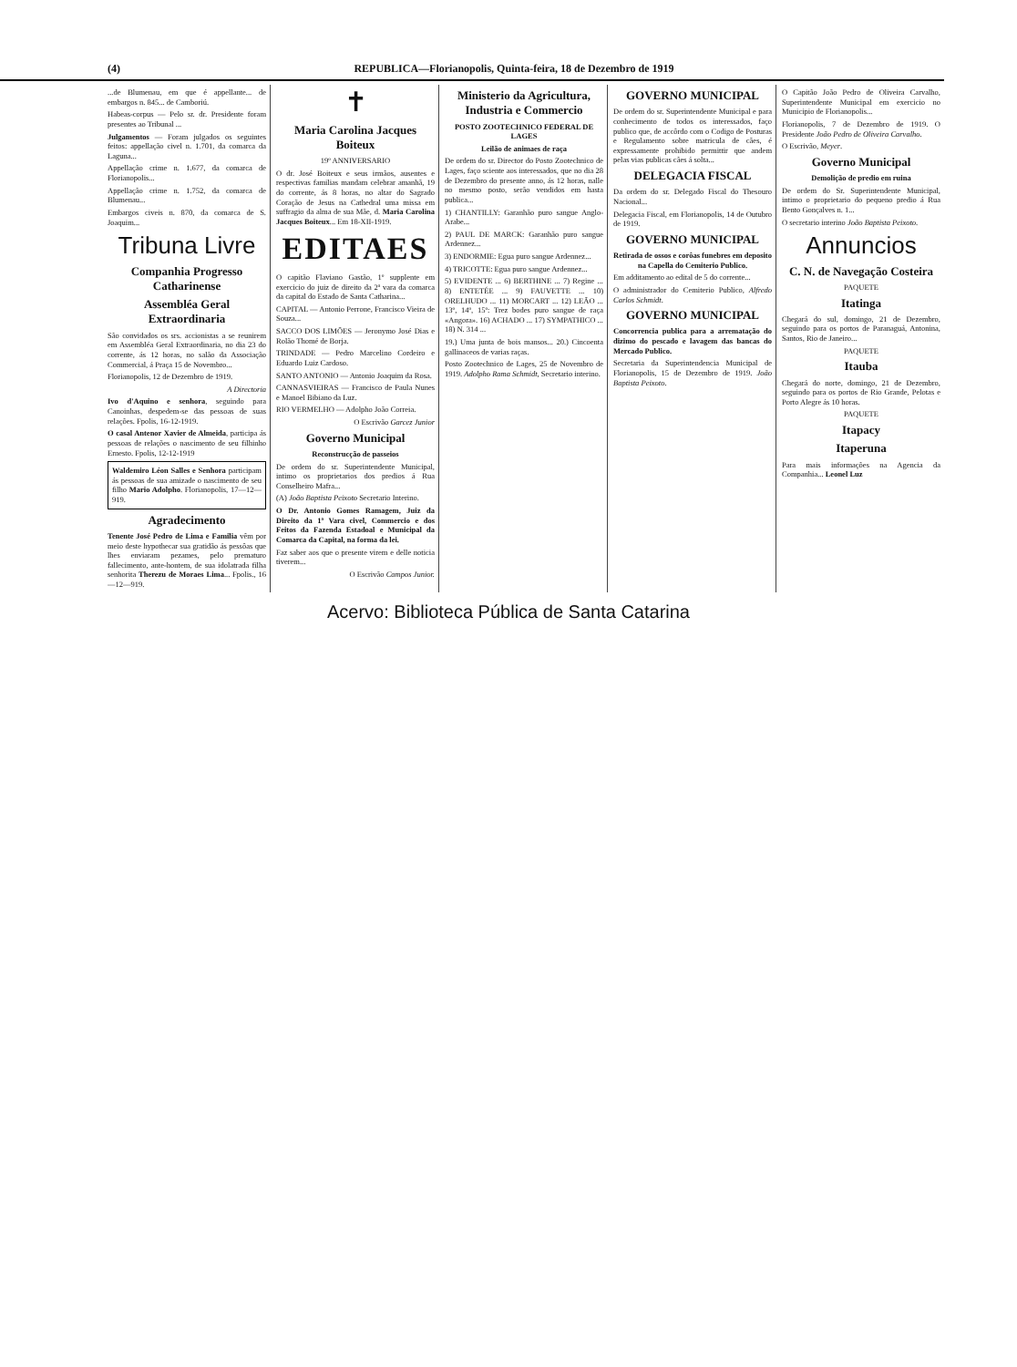(4) REPUBLICA—Florianopolis, Quinta-feira, 18 de Dezembro de 1919
...de Blumenau, em que é appellante... de embargos n. 845... de Camboriú.
Habeas-corpus — Pelo sr. dr. Presidente foram presentes ao Tribunal ...
Julgamentos — Foram julgados os seguintes feitos: appellação civel n. 1.701, da comarca da Laguna...
Appellação crime n. 1.677, da comarca de Florianopolis...
Appellação crime n. 1.752, da comarca de Blumenau...
Embargos civeis n. 870, da comarca de S. Joaquim...
Tribuna Livre
Companhia Progresso Catharinense
Assembléa Geral Extraordinaria
São convidados os srs. accionistas a se reunirem em Assembléa Geral Extraordinaria, no dia 23 do corrente, ás 12 horas, no salão da Associação Commercial, á Praça 15 de Novembro...
Florianopolis, 12 de Dezembro de 1919.
A Directoria
Ivo d'Aquino e senhora, seguindo para Canoinhas, despedem-se das pessoas de suas relações. Fpolis, 16-12-1919.
O casal Antenor Xavier de Almeida, participa ás pessoas de relações o nascimento de seu filhinho Ernesto. Fpolis, 12-12-1919
Waldemiro Léon Salles e Senhora participam ás pessoas de sua amizade o nascimento de seu filho Mario Adolpho. Florianopolis, 17—12—919.
Agradecimento
Tenente José Pedro de Lima e Familia vêm por meio deste hypothecar sua gratidão ás pessôas que lhes enviaram pezames, pelo prematuro fallecimento, ante-hontem, de sua idolatrada filha senhorita Therezu de Moraes Lima... Fpolis., 16—12—919.
✝
Maria Carolina Jacques Boiteux
19º ANNIVERSARIO
O dr. José Boiteux e seus irmãos, ausentes e respectivas familias mandam celebrar amanhã, 19 do corrente, ás 8 horas, no altar do Sagrado Coração de Jesus na Cathedral uma missa em suffragio da alma de sua Mãe, d. Maria Carolina Jacques Boiteux... Em 18-XII-1919.
EDITAES
O capitão Flaviano Gastão, 1º supplente em exercicio do juiz de direito da 2ª vara da comarca da capital do Estado de Santa Catharina...
CAPITAL — Antonio Perrone, Francisco Vieira de Souza...
SACCO DOS LIMÕES — Jeronymo José Dias e Rolão Thomé de Borja.
TRINDADE — Pedro Marcelino Cordeiro e Eduardo Luiz Cardoso.
SANTO ANTONIO — Antonio Joaquim da Rosa.
CANNASVIEIRAS — Francisco de Paula Nunes e Manoel Bibiano da Luz.
RIO VERMELHO — Adolpho João Correia.
O Escrivão Garcez Junior
Governo Municipal
Reconstrucção de passeios
De ordem do sr. Superintendente Municipal, intimo os proprietarios dos predios á Rua Conselheiro Mafra...
(A) João Baptista Peixoto Secretario Interino.
O Dr. Antonio Gomes Ramagem, Juiz da Direito da 1ª Vara civel, Commercio e dos Feitos da Fazenda Estadoal e Municipal da Comarca da Capital, na forma da lei.
Faz saber aos que o presente virem e delle noticia tiverem...
O Escrivão Campos Junior.
Ministerio da Agricultura, Industria e Commercio
POSTO ZOOTECHNICO FEDERAL DE LAGES
Leilão de animaes de raça
De ordem do sr. Director do Posto Zootechnico de Lages, faço sciente aos interessados, que no dia 28 de Dezembro do presente anno, ás 12 horas, nalle no mesmo posto, serão vendidos em hasta publica...
1) CHANTILLY: Garanhão puro sangue Anglo-Arabe...
2) PAUL DE MARCK: Garanhão puro sangue Ardennez...
3) ENDORMIE: Egua puro sangue Ardennez...
4) TRICOTTE: Egua puro sangue Ardennez...
5) EVIDENTE ... 6) BERTHINE ... 7) Regine ... 8) ENTETÉE ... 9) FAUVETTE ... 10) ORELHUDO ... 11) MORCART ... 12) LEÃO ... 13º, 14º, 15º: Trez bodes puro sangue de raça «Angora». 16) ACHADO ... 17) SYMPATHICO ... 18) N. 314 ...
19.) Uma junta de bois mansos... 20.) Cincoenta gallinaceos de varias raças.
Posto Zootechnico de Lages, 25 de Novembro de 1919. Adolpho Rama Schmidt, Secretario interino.
GOVERNO MUNICIPAL
De ordem do sr. Superintendente Municipal e para conhecimento de todos os interessados, faço publico que, de accôrdo com o Codigo de Posturas e Regulamento sobre matricula de cães, é expressamente prohibido permittir que andem pelas vias publicas cães á solta...
DELEGACIA FISCAL
Da ordem do sr. Delegado Fiscal do Thesouro Nacional...
Delegacia Fiscal, em Florianopolis, 14 de Outubro de 1919.
GOVERNO MUNICIPAL
Retirada de ossos e corôas funebres em deposito na Capella do Cemiterio Publico.
Em additamento ao edital de 5 do corrente...
O administrador do Cemiterio Publico, Alfredo Carlos Schmidt.
GOVERNO MUNICIPAL
Concorrencia publica para a arrematação do dizimo do pescado e lavagem das bancas do Mercado Publico.
Secretaria da Superintendencia Municipal de Florianopolis, 15 de Dezembro de 1919. João Baptista Peixoto.
O Capitão João Pedro de Oliveira Carvalho, Superintendente Municipal em exercicio no Municipio de Florianopolis...
Florianopolis, 7 de Dezembro de 1919. O Presidente João Pedro de Oliveira Carvalho.
O Escrivão, Meyer.
Governo Municipal
Demolição de predio em ruina
De ordem do Sr. Superintendente Municipal, intimo o proprietario do pequeno predio á Rua Bento Gonçalves n. 1...
O secretario interino João Baptista Peixoto.
Annuncios
C. N. de Navegação Costeira
PAQUETE
Itatinga
Chegará do sul, domingo, 21 de Dezembro, seguindo para os portos de Paranaguá, Antonina, Santos, Rio de Janeiro...
PAQUETE
Itauba
Chegará do norte, domingo, 21 de Dezembro, seguindo para os portos de Rio Grande, Pelotas e Porto Alegre ás 10 horas.
PAQUETE
Itapacy
Itaperuna
Para mais informações na Agencia da Companhia... Leonel Luz
Acervo: Biblioteca Pública de Santa Catarina